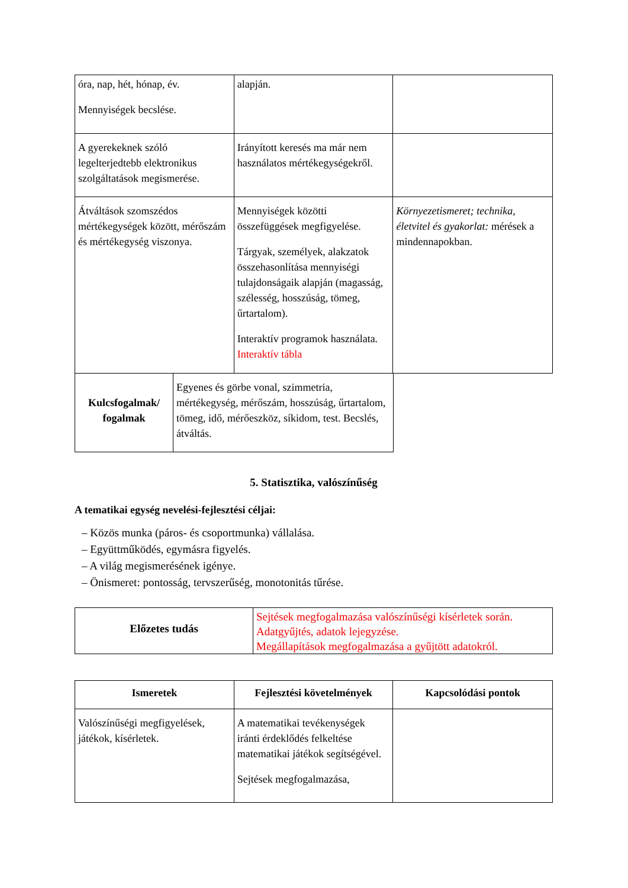| óra, nap, hét, hónap, év. Mennyiségek becslése. | alapján. | |
| A gyerekeknek szóló legelterjedtebb elektronikus szolgáltatások megismerése. | Irányított keresés ma már nem használatos mértékegységekről. | |
| Átváltások szomszédos mértékegységek között, mérőszám és mértékegység viszonya. | Mennyiségek közötti összefüggések megfigyelése. Tárgyak, személyek, alakzatok összehasonlítása mennyiségi tulajdonságaik alapján (magasság, szélesség, hosszúság, tömeg, űrtartalom). Interaktív programok használata. Interaktív tábla | Környezetismeret; technika, életvitel és gyakorlat: mérések a mindennapokban. |
| Kulcsfogalmak/ fogalmak | Egyenes és görbe vonal, szimmetria, mértékegység, mérőszám, hosszúság, űrtartalom, tömeg, idő, mérőeszköz, síkidom, test. Becslés, átváltás. |
5. Statisztika, valószínűség
A tematikai egység nevelési-fejlesztési céljai:
– Közös munka (páros- és csoportmunka) vállalása.
– Együttműködés, egymásra figyelés.
– A világ megismerésének igénye.
– Önismeret: pontosság, tervszerűség, monotonitás tűrése.
| Előzetes tudás | Sejtések megfogalmazása valószínűségi kísérletek során. Adatgyűjtés, adatok lejegyzése. Megállapítások megfogalmazása a gyűjtött adatokról. |
| Ismeretek | Fejlesztési követelmények | Kapcsolódási pontok |
| --- | --- | --- |
| Valószínűségi megfigyelések, játékok, kísérletek. | A matematikai tevékenységek iránti érdeklődés felkeltése matematikai játékok segítségével. Sejtések megfogalmazása, | |